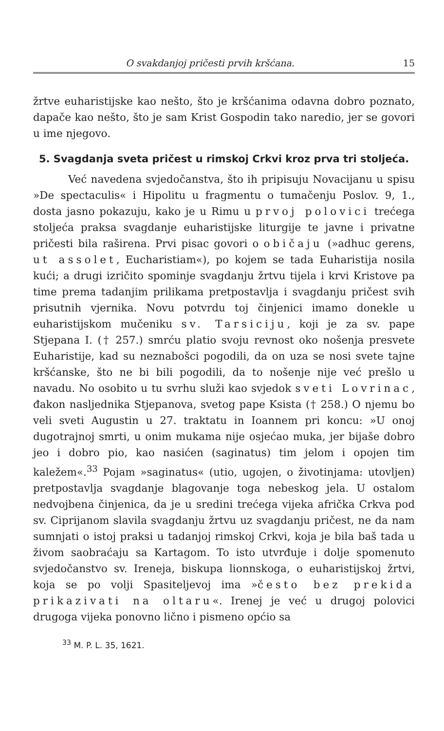O svakdanjoj pričesti prvih kršćana. 15
žrtve euharistijske kao nešto, što je kršćanima odavna dobro poznato, dapače kao nešto, što je sam Krist Gospodin tako naredio, jer se govori u ime njegovo.
5. Svagdanja sveta pričest u rimskoj Crkvi kroz prva tri stoljeća.
Već navedena svjedočanstva, što ih pripisuju Novacijanu u spisu »De spectaculis« i Hipolitu u fragmentu o tumačenju Poslov. 9, 1., dosta jasno pokazuju, kako je u Rimu u prvoj polovici trećega stoljeća praksa svagdanje euharistijske liturgije te javne i privatne pričesti bila raširena. Prvi pisac govori o običaju (»adhuc gerens, ut assolet, Eucharistiam«), po kojem se tada Euharistija nosila kući; a drugi izričito spominje svagdanju žrtvu tijela i krvi Kristove pa time prema tadanjim prilikama pretpostavlja i svagdanju pričest svih prisutnih vjernika. Novu potvrdu toj činjenici imamo donekle u euharistijskom mučeniku sv. Tarsiciju, koji je za sv. pape Stjepana I. († 257.) smrću platio svoju revnost oko nošenja presvete Euharistije, kad su neznabošci pogodili, da on uza se nosi svete tajne kršćanske, što ne bi bili pogodili, da to nošenje nije već prešlo u navadu. No osobito u tu svrhu služi kao svjedok sveti Lovrinac, đakon nasljednika Stjepanova, svetog pape Ksista († 258.) O njemu bo veli sveti Augustin u 27. traktatu in Ioannem pri koncu: »U onoj dugotrajnoj smrti, u onim mukama nije osjećao muka, jer bijaše dobro jeo i dobro pio, kao nasićen (saginatus) tim jelom i opojen tim kaležem«.<sup>33</sup> Pojam »saginatus« (utio, ugojen, o životinjama: utovljen) pretpostavlja svagdanje blagovanje toga nebeskog jela. U ostalom nedvojbena činjenica, da je u sredini trećega vijeka afrička Crkva pod sv. Ciprijanom slavila svagdanju žrtvu uz svagdanju pričest, ne da nam sumnjati o istoj praksi u tadanjoj rimskoj Crkvi, koja je bila baš tada u živom saobraćaju sa Kartagom. To isto utvrđuje i dolje spomenuto svjedočanstvo sv. Ireneja, biskupa lionnskoga, o euharistijskoj žrtvi, koja se po volji Spasiteljevoj ima »često bez prekida prikazivati na oltaru«. Irenej je već u drugoj polovici drugoga vijeka ponovno lično i pismeno općio sa
<sup>33</sup> M. P. L. 35, 1621.